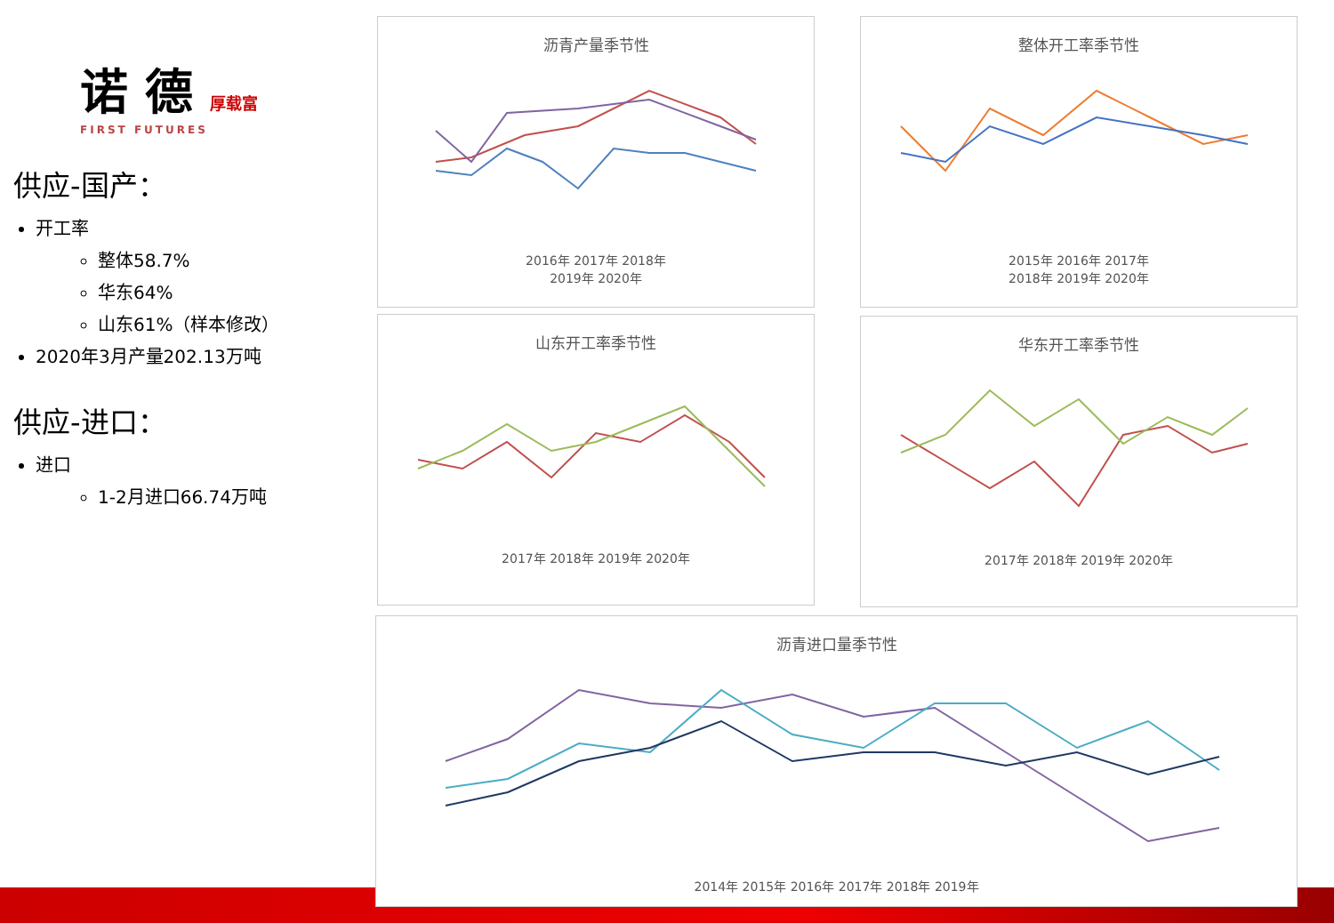诺 德 厚载富
FIRST FUTURES
供应-国产：
开工率
整体58.7%
华东64%
山东61%（样本修改）
2020年3月产量202.13万吨
供应-进口：
进口
1-2月进口66.74万吨
沥青产量季节性
2016年 2017年 2018年
2019年 2020年
整体开工率季节性
2015年 2016年 2017年
2018年 2019年 2020年
山东开工率季节性
2017年 2018年 2019年 2020年
华东开工率季节性
2017年 2018年 2019年 2020年
沥青进口量季节性
2014年 2015年 2016年 2017年 2018年 2019年